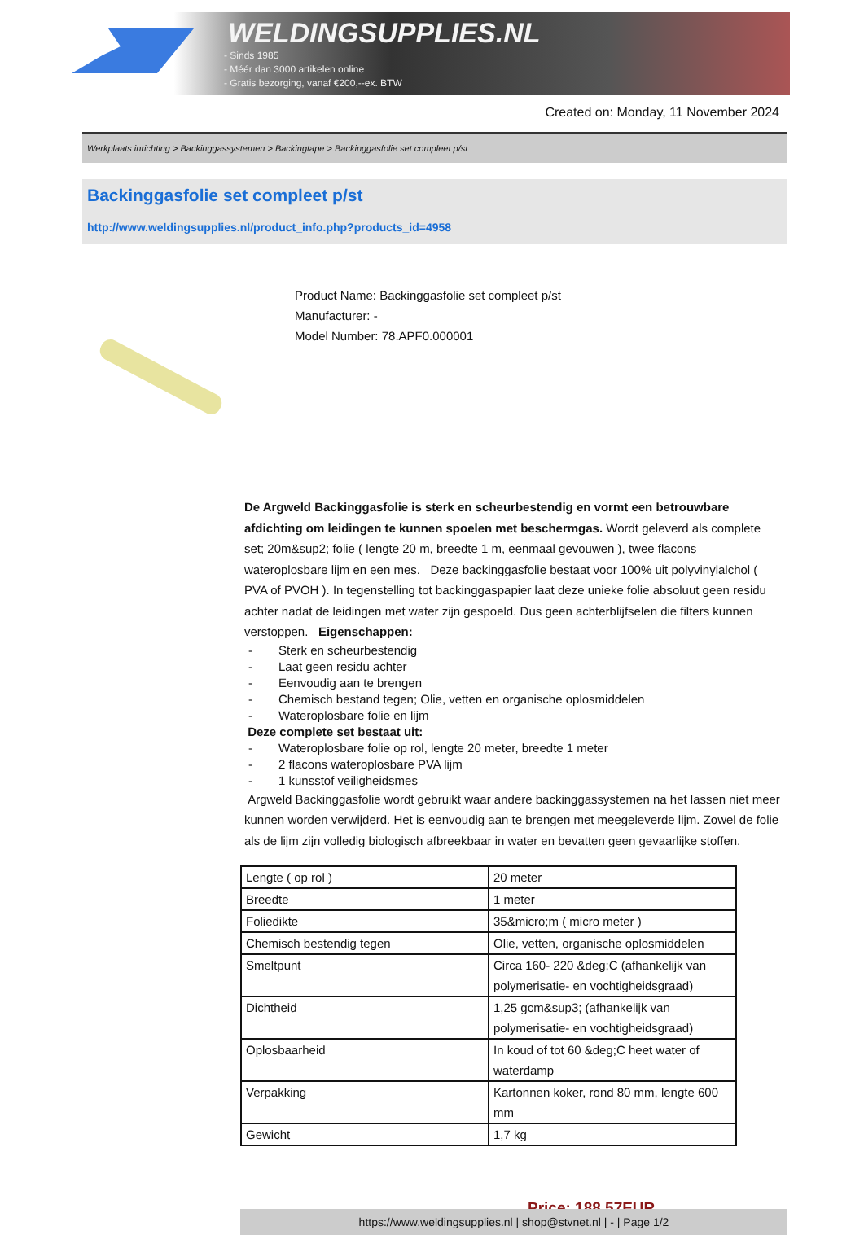WELDINGSUPPLIES.NL
- Sinds 1985
- Méér dan 3000 artikelen online
- Gratis bezorging, vanaf €200,--ex. BTW
Created on: Monday, 11 November 2024
Werkplaats inrichting > Backinggassystemen > Backingtape > Backinggasfolie set compleet p/st
Backinggasfolie set compleet p/st
http://www.weldingsupplies.nl/product_info.php?products_id=4958
Product Name: Backinggasfolie set compleet p/st
Manufacturer: -
Model Number: 78.APF0.000001
De Argweld Backinggasfolie is sterk en scheurbestendig en vormt een betrouwbare afdichting om leidingen te kunnen spoelen met beschermgas. Wordt geleverd als complete set; 20m&sup2; folie ( lengte 20 m, breedte 1 m, eenmaal gevouwen ), twee flacons wateroplosbare lijm en een mes. Deze backinggasfolie bestaat voor 100% uit polyvinylalchol ( PVA of PVOH ). In tegenstelling tot backinggaspapier laat deze unieke folie absoluut geen residu achter nadat de leidingen met water zijn gespoeld. Dus geen achterblijfselen die filters kunnen verstoppen. Eigenschappen:
- Sterk en scheurbestendig
- Laat geen residu achter
- Eenvoudig aan te brengen
- Chemisch bestand tegen; Olie, vetten en organische oplosmiddelen
- Wateroplosbare folie en lijm
Deze complete set bestaat uit:
- Wateroplosbare folie op rol, lengte 20 meter, breedte 1 meter
- 2 flacons wateroplosbare PVA lijm
- 1 kunsstof veiligheidsmes
Argweld Backinggasfolie wordt gebruikt waar andere backinggassystemen na het lassen niet meer kunnen worden verwijderd. Het is eenvoudig aan te brengen met meegeleverde lijm. Zowel de folie als de lijm zijn volledig biologisch afbreekbaar in water en bevatten geen gevaarlijke stoffen.
| Lengte ( op rol ) | 20 meter |
| Breedte | 1 meter |
| Foliedikte | 35&micro;m ( micro meter ) |
| Chemisch bestendig tegen | Olie, vetten, organische oplosmiddelen |
| Smeltpunt | Circa 160- 220 &deg;C (afhankelijk van polymerisatie- en vochtigheidsgraad) |
| Dichtheid | 1,25 gcm&sup3; (afhankelijk van polymerisatie- en vochtigheidsgraad) |
| Oplosbaarheid | In koud of tot 60 &deg;C heet water of waterdamp |
| Verpakking | Kartonnen koker, rond 80 mm, lengte 600 mm |
| Gewicht | 1,7 kg |
Price: 188.57EUR
https://www.weldingsupplies.nl | shop@stvnet.nl | - | Page 1/2